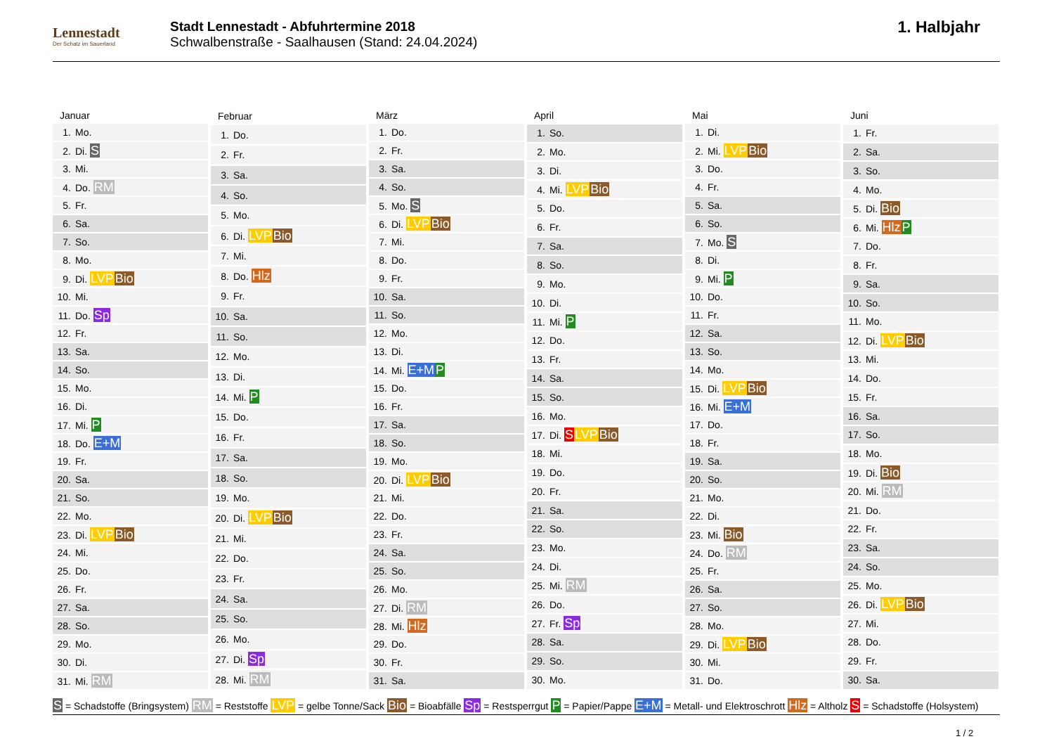Lennestadt
Der Schatz im Sauerland
Stadt Lennestadt - Abfuhrtermine 2018
Schwalbenstraße - Saalhausen (Stand: 24.04.2024)
1. Halbjahr
| Januar |
| --- |
| 1. Mo. |
| 2. Di. S |
| 3. Mi. |
| 4. Do. RM |
| 5. Fr. |
| 6. Sa. |
| 7. So. |
| 8. Mo. |
| 9. Di. LVP Bio |
| 10. Mi. |
| 11. Do. Sp |
| 12. Fr. |
| 13. Sa. |
| 14. So. |
| 15. Mo. |
| 16. Di. |
| 17. Mi. P |
| 18. Do. E+M |
| 19. Fr. |
| 20. Sa. |
| 21. So. |
| 22. Mo. |
| 23. Di. LVP Bio |
| 24. Mi. |
| 25. Do. |
| 26. Fr. |
| 27. Sa. |
| 28. So. |
| 29. Mo. |
| 30. Di. |
| 31. Mi. RM |
| Februar |
| --- |
| 1. Do. |
| 2. Fr. |
| 3. Sa. |
| 4. So. |
| 5. Mo. |
| 6. Di. LVP Bio |
| 7. Mi. |
| 8. Do. Hlz |
| 9. Fr. |
| 10. Sa. |
| 11. So. |
| 12. Mo. |
| 13. Di. |
| 14. Mi. P |
| 15. Do. |
| 16. Fr. |
| 17. Sa. |
| 18. So. |
| 19. Mo. |
| 20. Di. LVP Bio |
| 21. Mi. |
| 22. Do. |
| 23. Fr. |
| 24. Sa. |
| 25. So. |
| 26. Mo. |
| 27. Di. Sp |
| 28. Mi. RM |
| März |
| --- |
| 1. Do. |
| 2. Fr. |
| 3. Sa. |
| 4. So. |
| 5. Mo. S |
| 6. Di. LVP Bio |
| 7. Mi. |
| 8. Do. |
| 9. Fr. |
| 10. Sa. |
| 11. So. |
| 12. Mo. |
| 13. Di. |
| 14. Mi. E+M P |
| 15. Do. |
| 16. Fr. |
| 17. Sa. |
| 18. So. |
| 19. Mo. |
| 20. Di. LVP Bio |
| 21. Mi. |
| 22. Do. |
| 23. Fr. |
| 24. Sa. |
| 25. So. |
| 26. Mo. |
| 27. Di. RM |
| 28. Mi. Hlz |
| 29. Do. |
| 30. Fr. |
| 31. Sa. |
| April |
| --- |
| 1. So. |
| 2. Mo. |
| 3. Di. |
| 4. Mi. LVP Bio |
| 5. Do. |
| 6. Fr. |
| 7. Sa. |
| 8. So. |
| 9. Mo. |
| 10. Di. |
| 11. Mi. P |
| 12. Do. |
| 13. Fr. |
| 14. Sa. |
| 15. So. |
| 16. Mo. |
| 17. Di. S LVP Bio |
| 18. Mi. |
| 19. Do. |
| 20. Fr. |
| 21. Sa. |
| 22. So. |
| 23. Mo. |
| 24. Di. |
| 25. Mi. RM |
| 26. Do. |
| 27. Fr. Sp |
| 28. Sa. |
| 29. So. |
| 30. Mo. |
| Mai |
| --- |
| 1. Di. |
| 2. Mi. LVP Bio |
| 3. Do. |
| 4. Fr. |
| 5. Sa. |
| 6. So. |
| 7. Mo. S |
| 8. Di. |
| 9. Mi. P |
| 10. Do. |
| 11. Fr. |
| 12. Sa. |
| 13. So. |
| 14. Mo. |
| 15. Di. LVP Bio |
| 16. Mi. E+M |
| 17. Do. |
| 18. Fr. |
| 19. Sa. |
| 20. So. |
| 21. Mo. |
| 22. Di. |
| 23. Mi. Bio |
| 24. Do. RM |
| 25. Fr. |
| 26. Sa. |
| 27. So. |
| 28. Mo. |
| 29. Di. LVP Bio |
| 30. Mi. |
| 31. Do. |
| Juni |
| --- |
| 1. Fr. |
| 2. Sa. |
| 3. So. |
| 4. Mo. |
| 5. Di. Bio |
| 6. Mi. Hlz P |
| 7. Do. |
| 8. Fr. |
| 9. Sa. |
| 10. So. |
| 11. Mo. |
| 12. Di. LVP Bio |
| 13. Mi. |
| 14. Do. |
| 15. Fr. |
| 16. Sa. |
| 17. So. |
| 18. Mo. |
| 19. Di. Bio |
| 20. Mi. RM |
| 21. Do. |
| 22. Fr. |
| 23. Sa. |
| 24. So. |
| 25. Mo. |
| 26. Di. LVP Bio |
| 27. Mi. |
| 28. Do. |
| 29. Fr. |
| 30. Sa. |
S = Schadstoffe (Bringsystem) RM = Reststoffe LVP = gelbe Tonne/Sack Bio = Bioabfälle Sp = Restsperrgut P = Papier/Pappe E+M = Metall- und Elektroschrott Hlz = Altholz S = Schadstoffe (Holsystem)
1 / 2